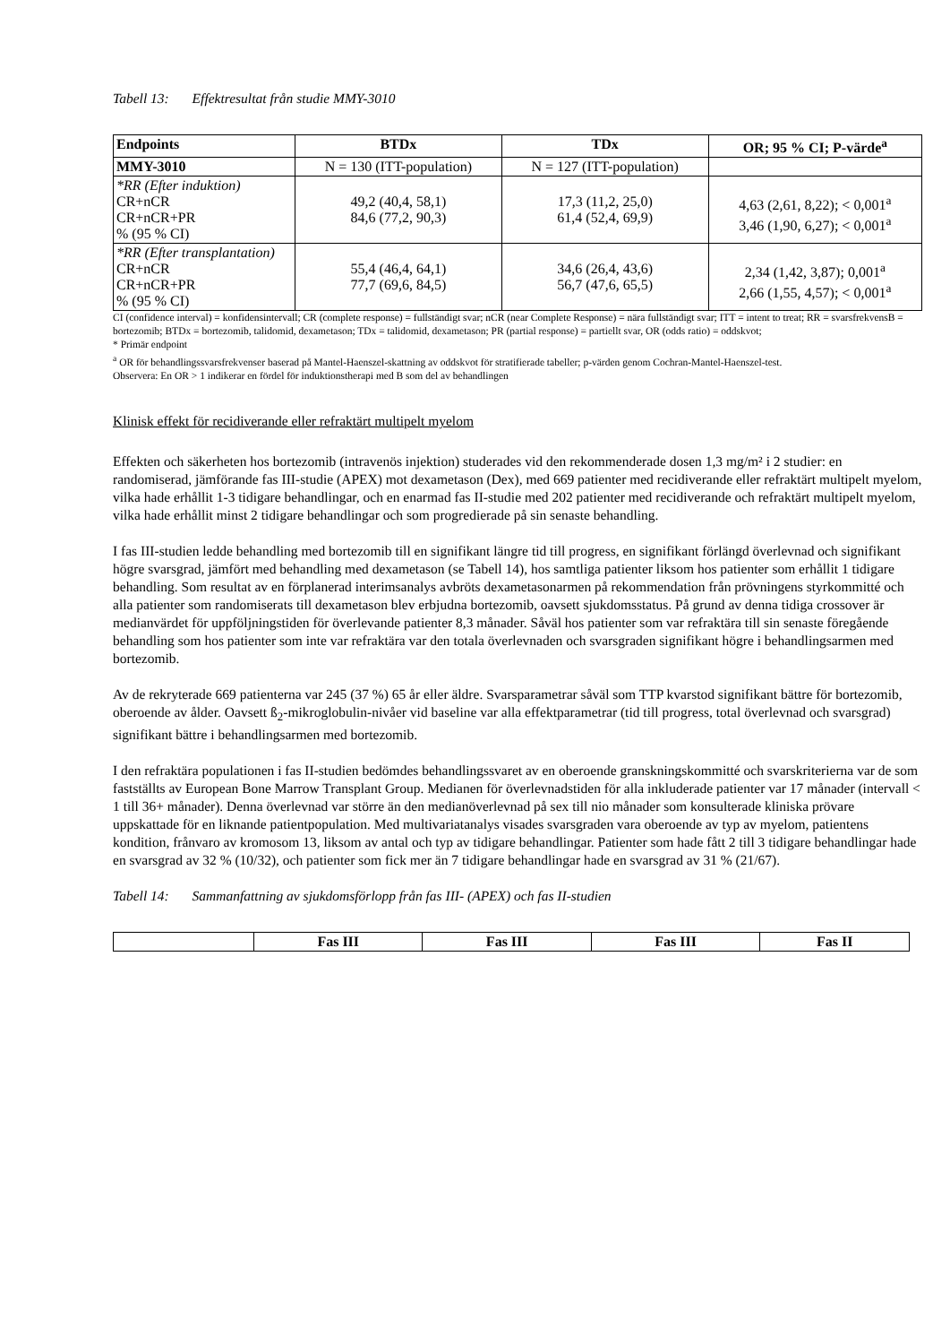Tabell 13: Effektresultat från studie MMY-3010
| Endpoints | BTDx | TDx | OR; 95 % CI; P-värde<sup>a</sup> |
| --- | --- | --- | --- |
| MMY-3010 | N = 130 (ITT-population) | N = 127 (ITT-population) | |
| *RR (Efter induktion) CR+nCR CR+nCR+PR % (95 % CI) | 49,2 (40,4, 58,1) 84,6 (77,2, 90,3) | 17,3 (11,2, 25,0) 61,4 (52,4, 69,9) | 4,63 (2,61, 8,22); < 0,001<sup>a</sup> 3,46 (1,90, 6,27); < 0,001<sup>a</sup> |
| *RR (Efter transplantation) CR+nCR CR+nCR+PR % (95 % CI) | 55,4 (46,4, 64,1) 77,7 (69,6, 84,5) | 34,6 (26,4, 43,6) 56,7 (47,6, 65,5) | 2,34 (1,42, 3,87); 0,001<sup>a</sup> 2,66 (1,55, 4,57); < 0,001<sup>a</sup> |
CI (confidence interval) = konfidensintervall; CR (complete response) = fullständigt svar; nCR (near Complete Response) = nära fullständigt svar; ITT = intent to treat; RR = svarsfrekvensB = bortezomib; BTDx = bortezomib, talidomid, dexametason; TDx = talidomid, dexametason; PR (partial response) = partiellt svar, OR (odds ratio) = oddskvot;
* Primär endpoint
<sup>a</sup> OR för behandlingssvarsfrekvenser baserad på Mantel-Haenszel-skattning av oddskvot för stratifierade tabeller; p-värden genom Cochran-Mantel-Haenszel-test.
Observera: En OR > 1 indikerar en fördel för induktionstherapi med B som del av behandlingen
Klinisk effekt för recidiverande eller refraktärt multipelt myelom
Effekten och säkerheten hos bortezomib (intravenös injektion) studerades vid den rekommenderade dosen 1,3 mg/m² i 2 studier: en randomiserad, jämförande fas III-studie (APEX) mot dexametason (Dex), med 669 patienter med recidiverande eller refraktärt multipelt myelom, vilka hade erhållit 1-3 tidigare behandlingar, och en enarmad fas II-studie med 202 patienter med recidiverande och refraktärt multipelt myelom, vilka hade erhållit minst 2 tidigare behandlingar och som progredierade på sin senaste behandling.
I fas III-studien ledde behandling med bortezomib till en signifikant längre tid till progress, en signifikant förlängd överlevnad och signifikant högre svarsgrad, jämfört med behandling med dexametason (se Tabell 14), hos samtliga patienter liksom hos patienter som erhållit 1 tidigare behandling. Som resultat av en förplanerad interimsanalys avbröts dexametasonarmen på rekommendation från prövningens styrkommitté och alla patienter som randomiserats till dexametason blev erbjudna bortezomib, oavsett sjukdomsstatus. På grund av denna tidiga crossover är medianvärdet för uppföljningstiden för överlevande patienter 8,3 månader. Såväl hos patienter som var refraktära till sin senaste föregående behandling som hos patienter som inte var refraktära var den totala överlevnaden och svarsgraden signifikant högre i behandlingsarmen med bortezomib.
Av de rekryterade 669 patienterna var 245 (37 %) 65 år eller äldre. Svarsparametrar såväl som TTP kvarstod signifikant bättre för bortezomib, oberoende av ålder. Oavsett ß<sub>2</sub>-mikroglobulin-nivåer vid baseline var alla effektparametrar (tid till progress, total överlevnad och svarsgrad) signifikant bättre i behandlingsarmen med bortezomib.
I den refraktära populationen i fas II-studien bedömdes behandlingssvaret av en oberoende granskningskommitté och svarskriterierna var de som fastställts av European Bone Marrow Transplant Group. Medianen för överlevnadstiden för alla inkluderade patienter var 17 månader (intervall < 1 till 36+ månader). Denna överlevnad var större än den medianöverlevnad på sex till nio månader som konsulterade kliniska prövare uppskattade för en liknande patientpopulation. Med multivariatanalys visades svarsgraden vara oberoende av typ av myelom, patientens kondition, frånvaro av kromosom 13, liksom av antal och typ av tidigare behandlingar. Patienter som hade fått 2 till 3 tidigare behandlingar hade en svarsgrad av 32 % (10/32), och patienter som fick mer än 7 tidigare behandlingar hade en svarsgrad av 31 % (21/67).
Tabell 14: Sammanfattning av sjukdomsförlopp från fas III- (APEX) och fas II-studien
| | Fas III | Fas III | Fas III | Fas II |
| --- | --- | --- | --- | --- |